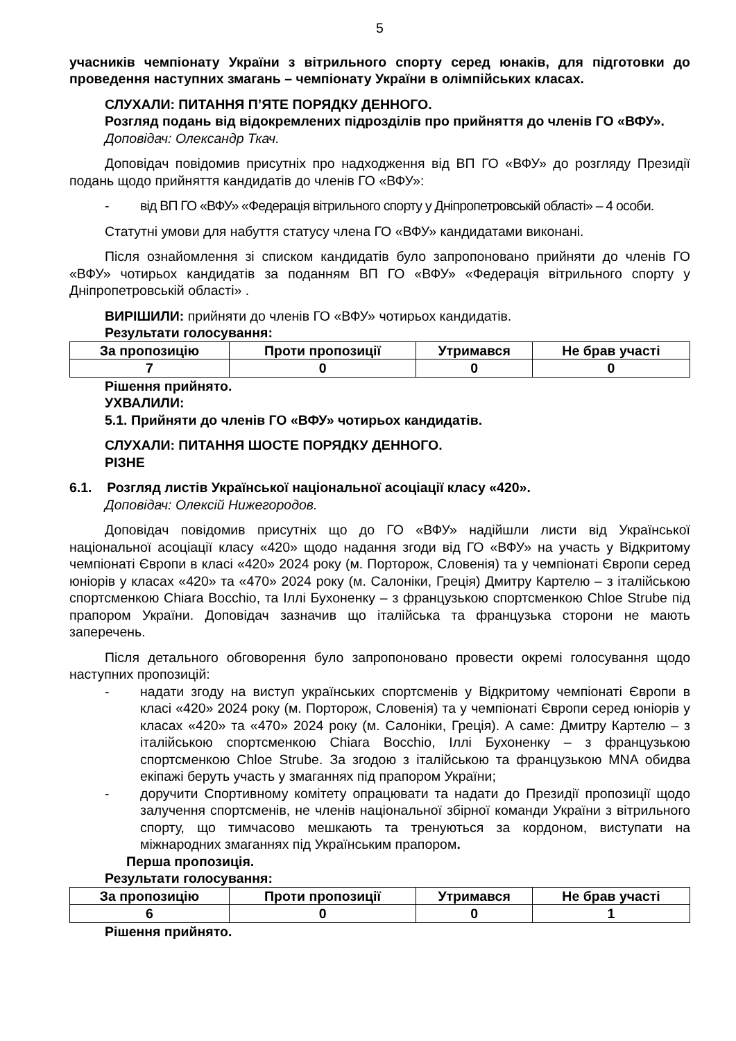5
учасників чемпіонату України з вітрильного спорту серед юнаків, для підготовки до проведення наступних змагань – чемпіонату України в олімпійських класах.
СЛУХАЛИ: ПИТАННЯ П’ЯТЕ ПОРЯДКУ ДЕННОГО.
Розгляд подань від відокремлених підрозділів про прийняття до членів ГО «ВФУ».
Доповідач: Олександр Ткач.
Доповідач повідомив присутніх про надходження від ВП ГО «ВФУ» до розгляду Президії подань щодо прийняття кандидатів до членів ГО «ВФУ»:
- від ВП ГО «ВФУ» «Федерація вітрильного спорту у Дніпропетровській області» – 4 особи.
Статутні умови для набуття статусу члена ГО «ВФУ» кандидатами виконані.
Після ознайомлення зі списком кандидатів було запропоновано прийняти до членів ГО «ВФУ» чотирьох кандидатів за поданням ВП ГО «ВФУ» «Федерація вітрильного спорту у Дніпропетровській області» .
ВИРІШИЛИ: прийняти до членів ГО «ВФУ» чотирьох кандидатів.
Результати голосування:
| За пропозицію | Проти пропозиції | Утримався | Не брав участі |
| --- | --- | --- | --- |
| 7 | 0 | 0 | 0 |
Рішення прийнято.
УХВАЛИЛИ:
5.1. Прийняти до членів ГО «ВФУ» чотирьох кандидатів.
СЛУХАЛИ: ПИТАННЯ ШОСТЕ ПОРЯДКУ ДЕННОГО.
РІЗНЕ
6.1. Розгляд листів Української національної асоціації класу «420».
Доповідач: Олексій Нижегородов.
Доповідач повідомив присутніх що до ГО «ВФУ» надійшли листи від Української національної асоціації класу «420» щодо надання згоди від ГО «ВФУ» на участь у Відкритому чемпіонаті Європи в класі «420» 2024 року (м. Порторож, Словенія) та у чемпіонаті Європи серед юніорів у класах «420» та «470» 2024 року (м. Салоніки, Греція) Дмитру Картелю – з італійською спортсменкою Chiara Bocchio, та Іллі Бухоненку – з французькою спортсменкою Chloe Strube під прапором України. Доповідач зазначив що італійська та французька сторони не мають заперечень.
Після детального обговорення було запропоновано провести окремі голосування щодо наступних пропозицій:
- надати згоду на виступ українських спортсменів у Відкритому чемпіонаті Європи в класі «420» 2024 року (м. Порторож, Словенія) та у чемпіонаті Європи серед юніорів у класах «420» та «470» 2024 року (м. Салоніки, Греція). А саме: Дмитру Картелю – з італійською спортсменкою Chiara Bocchio, Іллі Бухоненку – з французькою спортсменкою Chloe Strube. За згодою з італійською та французькою MNA обидва екіпажі беруть участь у змаганнях під прапором України;
- доручити Спортивному комітету опрацювати та надати до Президії пропозиції щодо залучення спортсменів, не членів національної збірної команди України з вітрильного спорту, що тимчасово мешкають та тренуються за кордоном, виступати на міжнародних змаганнях під Українським прапором.
Перша пропозиція.
Результати голосування:
| За пропозицію | Проти пропозиції | Утримався | Не брав участі |
| --- | --- | --- | --- |
| 6 | 0 | 0 | 1 |
Рішення прийнято.